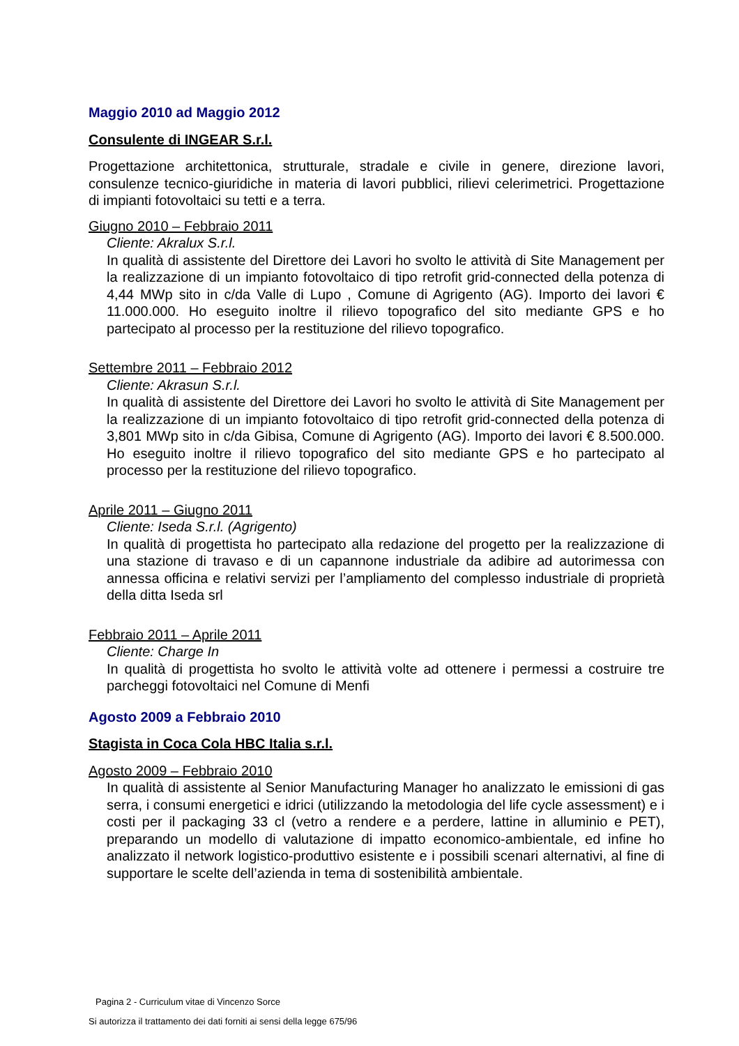Maggio 2010 ad Maggio 2012
Consulente di INGEAR S.r.l.
Progettazione architettonica, strutturale, stradale e civile in genere, direzione lavori, consulenze tecnico-giuridiche in materia di lavori pubblici, rilievi celerimetrici. Progettazione di impianti fotovoltaici su tetti e a terra.
Giugno 2010 – Febbraio 2011
Cliente: Akralux S.r.l.
In qualità di assistente del Direttore dei Lavori ho svolto le attività di Site Management per la realizzazione di un impianto fotovoltaico di tipo retrofit grid-connected della potenza di 4,44 MWp sito in c/da Valle di Lupo , Comune di Agrigento (AG). Importo dei lavori € 11.000.000. Ho eseguito inoltre il rilievo topografico del sito mediante GPS e ho partecipato al processo per la restituzione del rilievo topografico.
Settembre 2011 – Febbraio 2012
Cliente: Akrasun S.r.l.
In qualità di assistente del Direttore dei Lavori ho svolto le attività di Site Management per la realizzazione di un impianto fotovoltaico di tipo retrofit grid-connected della potenza di 3,801 MWp sito in c/da Gibisa, Comune di Agrigento (AG). Importo dei lavori € 8.500.000. Ho eseguito inoltre il rilievo topografico del sito mediante GPS e ho partecipato al processo per la restituzione del rilievo topografico.
Aprile 2011 – Giugno 2011
Cliente: Iseda S.r.l. (Agrigento)
In qualità di progettista ho partecipato alla redazione del progetto per la realizzazione di una stazione di travaso e di un capannone industriale da adibire ad autorimessa con annessa officina e relativi servizi per l’ampliamento del complesso industriale di proprietà della ditta Iseda srl
Febbraio 2011 – Aprile 2011
Cliente: Charge In
In qualità di progettista ho svolto le attività volte ad ottenere i permessi a costruire tre parcheggi fotovoltaici nel Comune di Menfi
Agosto 2009 a Febbraio 2010
Stagista in Coca Cola HBC Italia s.r.l.
Agosto 2009 – Febbraio 2010
In qualità di assistente al Senior Manufacturing Manager ho analizzato le emissioni di gas serra, i consumi energetici e idrici (utilizzando la metodologia del life cycle assessment) e i costi per il packaging 33 cl (vetro a rendere e a perdere, lattine in alluminio e PET), preparando un modello di valutazione di impatto economico-ambientale, ed infine ho analizzato il network logistico-produttivo esistente e i possibili scenari alternativi, al fine di supportare le scelte dell’azienda in tema di sostenibilità ambientale.
Pagina 2 - Curriculum vitae di Vincenzo Sorce
Si autorizza il trattamento dei dati forniti ai sensi della legge 675/96